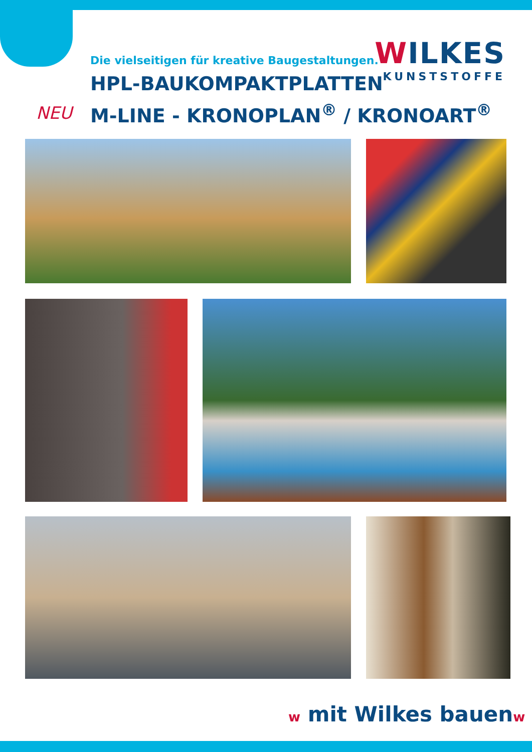WILKES
KUNSTSTOFFE
Die vielseitigen für kreative Baugestaltungen.
HPL-BAUKOMPAKTPLATTEN
M-LINE - KRONOPLAN<sup>®</sup> / KRONOART<sup>®</sup>
NEU
w mit Wilkes bauenw